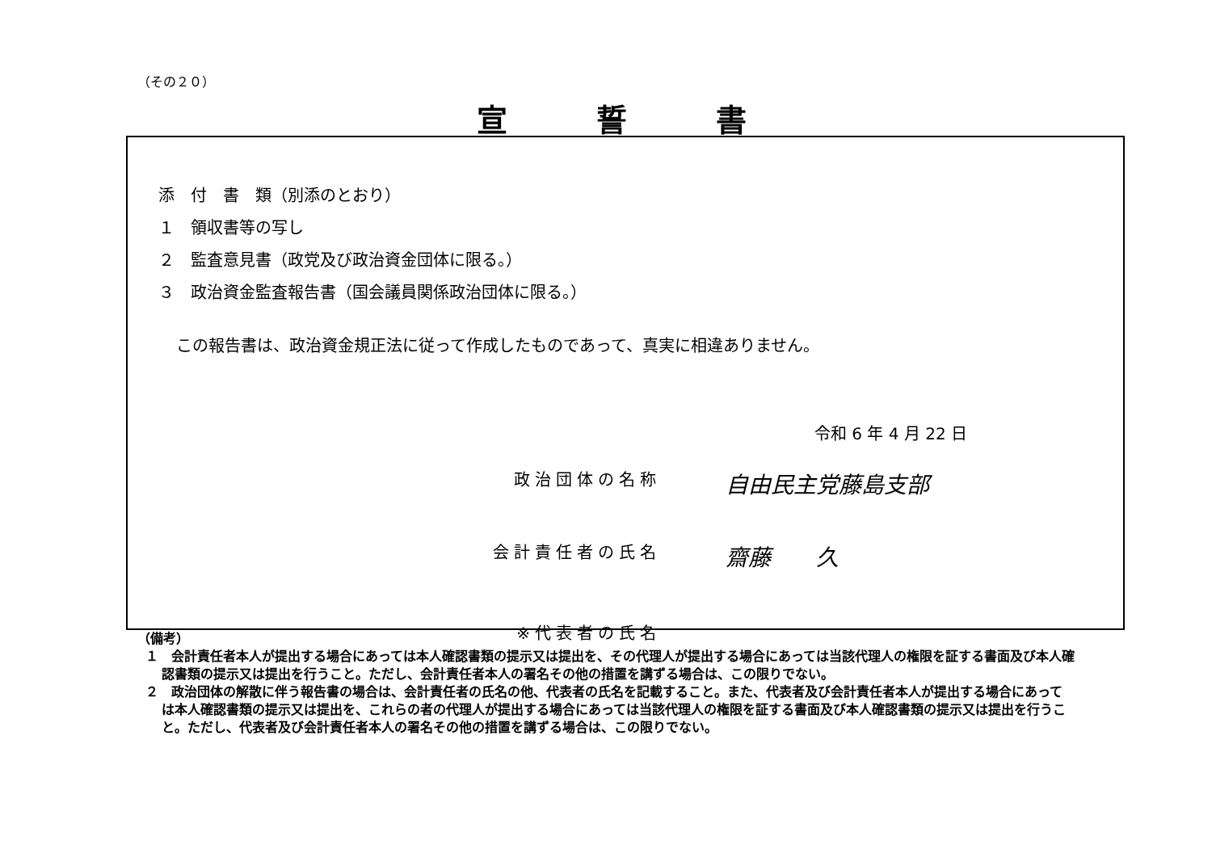（その２０）
宣誓書
添　付　書　類（別添のとおり）
１　領収書等の写し
２　監査意見書（政党及び政治資金団体に限る。）
３　政治資金監査報告書（国会議員関係政治団体に限る。）
この報告書は、政治資金規正法に従って作成したものであって、真実に相違ありません。
令和 6 年 4 月 22 日
政治団体の名称 自由民主党藤島支部
会計責任者の氏名 齋藤　　久
※代表者の氏名
（備考）
１　会計責任者本人が提出する場合にあっては本人確認書類の提示又は提出を、その代理人が提出する場合にあっては当該代理人の権限を証する書面及び本人確認書類の提示又は提出を行うこと。ただし、会計責任者本人の署名その他の措置を講ずる場合は、この限りでない。
２　政治団体の解散に伴う報告書の場合は、会計責任者の氏名の他、代表者の氏名を記載すること。また、代表者及び会計責任者本人が提出する場合にあっては本人確認書類の提示又は提出を、これらの者の代理人が提出する場合にあっては当該代理人の権限を証する書面及び本人確認書類の提示又は提出を行うこと。ただし、代表者及び会計責任者本人の署名その他の措置を講ずる場合は、この限りでない。